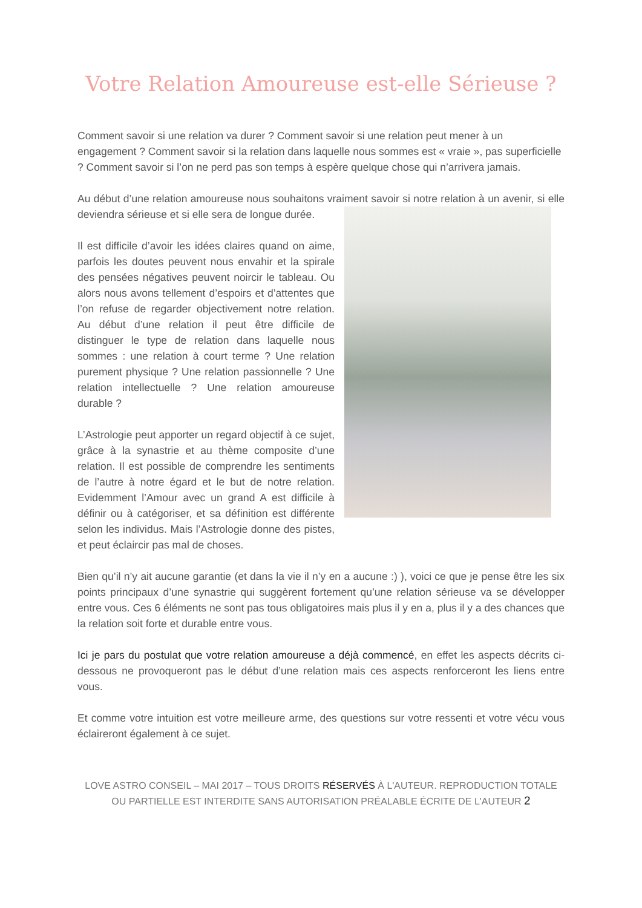Votre Relation Amoureuse est-elle Sérieuse ?
Comment savoir si une relation va durer ? Comment savoir si une relation peut mener à un engagement ? Comment savoir si la relation dans laquelle nous sommes est « vraie », pas superficielle ? Comment savoir si l’on ne perd pas son temps à espère quelque chose qui n’arrivera jamais.
Au début d’une relation amoureuse nous souhaitons vraiment savoir si notre relation à un avenir, si elle deviendra sérieuse et si elle sera de longue durée.
Il est difficile d’avoir les idées claires quand on aime, parfois les doutes peuvent nous envahir et la spirale des pensées négatives peuvent noircir le tableau. Ou alors nous avons tellement d’espoirs et d’attentes que l’on refuse de regarder objectivement notre relation. Au début d’une relation il peut être difficile de distinguer le type de relation dans laquelle nous sommes : une relation à court terme ? Une relation purement physique ? Une relation passionnelle ? Une relation intellectuelle ? Une relation amoureuse durable ?
L’Astrologie peut apporter un regard objectif à ce sujet, grâce à la synastrie et au thème composite d’une relation. Il est possible de comprendre les sentiments de l’autre à notre égard et le but de notre relation. Evidemment l’Amour avec un grand A est difficile à définir ou à catégoriser, et sa définition est différente selon les individus. Mais l’Astrologie donne des pistes, et peut éclaircir pas mal de choses.
Bien qu’il n’y ait aucune garantie (et dans la vie il n’y en a aucune :) ), voici ce que je pense être les six points principaux d’une synastrie qui suggèrent fortement qu’une relation sérieuse va se développer entre vous. Ces 6 éléments ne sont pas tous obligatoires mais plus il y en a, plus il y a des chances que la relation soit forte et durable entre vous.
Ici je pars du postulat que votre relation amoureuse a déjà commencé, en effet les aspects décrits ci-dessous ne provoqueront pas le début d’une relation mais ces aspects renforceront les liens entre vous.
Et comme votre intuition est votre meilleure arme, des questions sur votre ressenti et votre vécu vous éclaireront également à ce sujet.
LOVE ASTRO CONSEIL – MAI 2017 – TOUS DROITS RÉSERVÉS À L'AUTEUR. REPRODUCTION TOTALE OU PARTIELLE EST INTERDITE SANS AUTORISATION PRÉALABLE ÉCRITE DE L'AUTEUR 2